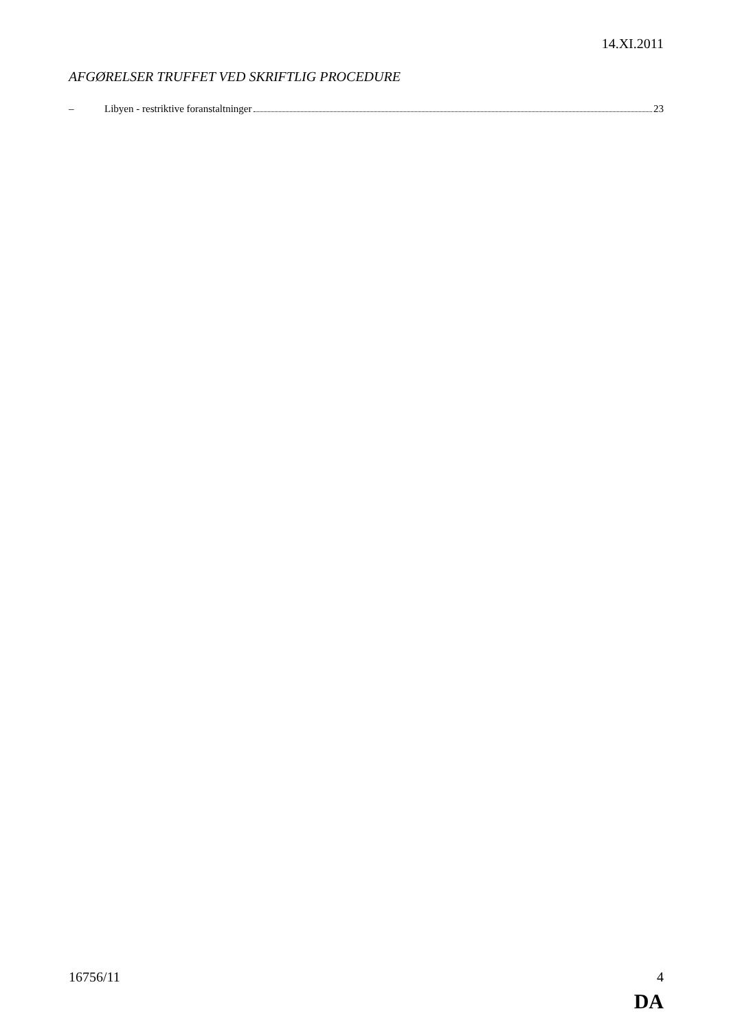14.XI.2011
AFGØRELSER TRUFFET VED SKRIFTLIG PROCEDURE
– Libyen - restriktive foranstaltninger 23
16756/11 4
DA